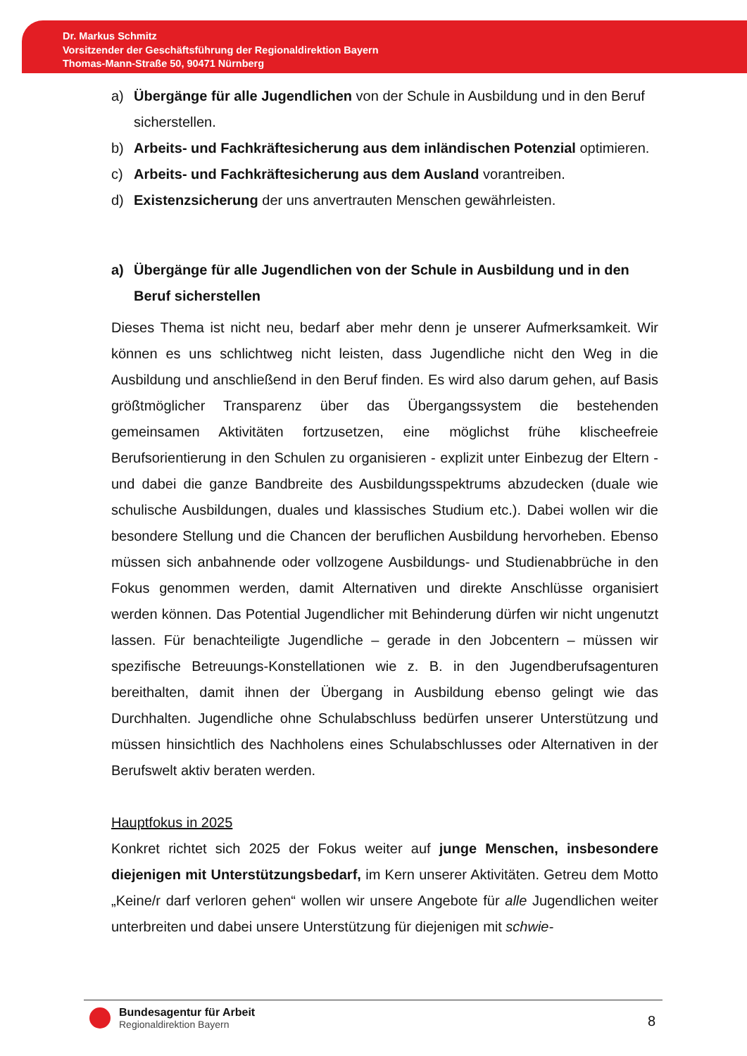Dr. Markus Schmitz
Vorsitzender der Geschäftsführung der Regionaldirektion Bayern
Thomas-Mann-Straße 50, 90471 Nürnberg
a) Übergänge für alle Jugendlichen von der Schule in Ausbildung und in den Beruf sicherstellen.
b) Arbeits- und Fachkräftesicherung aus dem inländischen Potenzial optimieren.
c) Arbeits- und Fachkräftesicherung aus dem Ausland vorantreiben.
d) Existenzsicherung der uns anvertrauten Menschen gewährleisten.
a) Übergänge für alle Jugendlichen von der Schule in Ausbildung und in den Beruf sicherstellen
Dieses Thema ist nicht neu, bedarf aber mehr denn je unserer Aufmerksamkeit. Wir können es uns schlichtweg nicht leisten, dass Jugendliche nicht den Weg in die Ausbildung und anschließend in den Beruf finden. Es wird also darum gehen, auf Basis größtmöglicher Transparenz über das Übergangssystem die bestehenden gemeinsamen Aktivitäten fortzusetzen, eine möglichst frühe klischeefreie Berufsorientierung in den Schulen zu organisieren - explizit unter Einbezug der Eltern - und dabei die ganze Bandbreite des Ausbildungsspektrums abzudecken (duale wie schulische Ausbildungen, duales und klassisches Studium etc.). Dabei wollen wir die besondere Stellung und die Chancen der beruflichen Ausbildung hervorheben. Ebenso müssen sich anbahnende oder vollzogene Ausbildungs- und Studienabbrüche in den Fokus genommen werden, damit Alternativen und direkte Anschlüsse organisiert werden können. Das Potential Jugendlicher mit Behinderung dürfen wir nicht ungenutzt lassen. Für benachteiligte Jugendliche – gerade in den Jobcentern – müssen wir spezifische Betreuungs-Konstellationen wie z. B. in den Jugendberufsagenturen bereithalten, damit ihnen der Übergang in Ausbildung ebenso gelingt wie das Durchhalten. Jugendliche ohne Schulabschluss bedürfen unserer Unterstützung und müssen hinsichtlich des Nachholens eines Schulabschlusses oder Alternativen in der Berufswelt aktiv beraten werden.
Hauptfokus in 2025
Konkret richtet sich 2025 der Fokus weiter auf junge Menschen, insbesondere diejenigen mit Unterstützungsbedarf, im Kern unserer Aktivitäten. Getreu dem Motto „Keine/r darf verloren gehen“ wollen wir unsere Angebote für alle Jugendlichen weiter unterbreiten und dabei unsere Unterstützung für diejenigen mit schwie-
Bundesagentur für Arbeit
Regionaldirektion Bayern
8